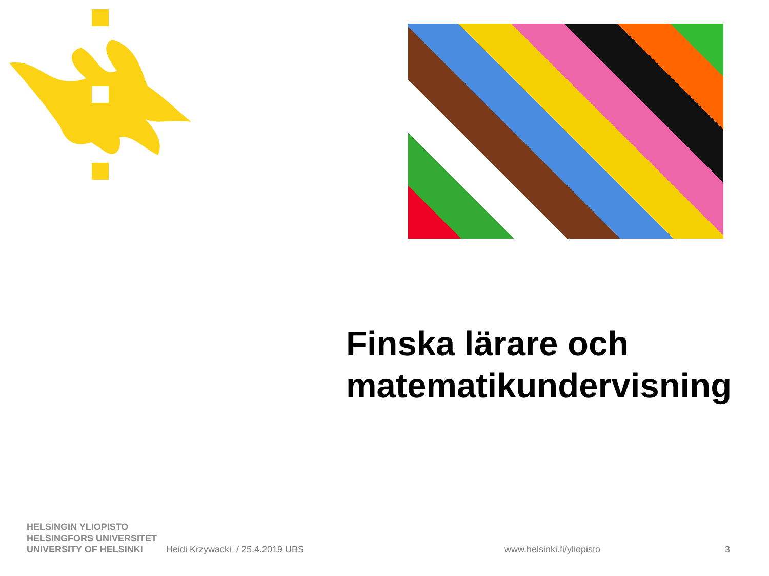Finska lärare och
matematikundervisning
HELSINGIN YLIOPISTO
HELSINGFORS UNIVERSITET
UNIVERSITY OF HELSINKI
Heidi Krzywacki / 25.4.2019 UBS
www.helsinki.fi/yliopisto
3